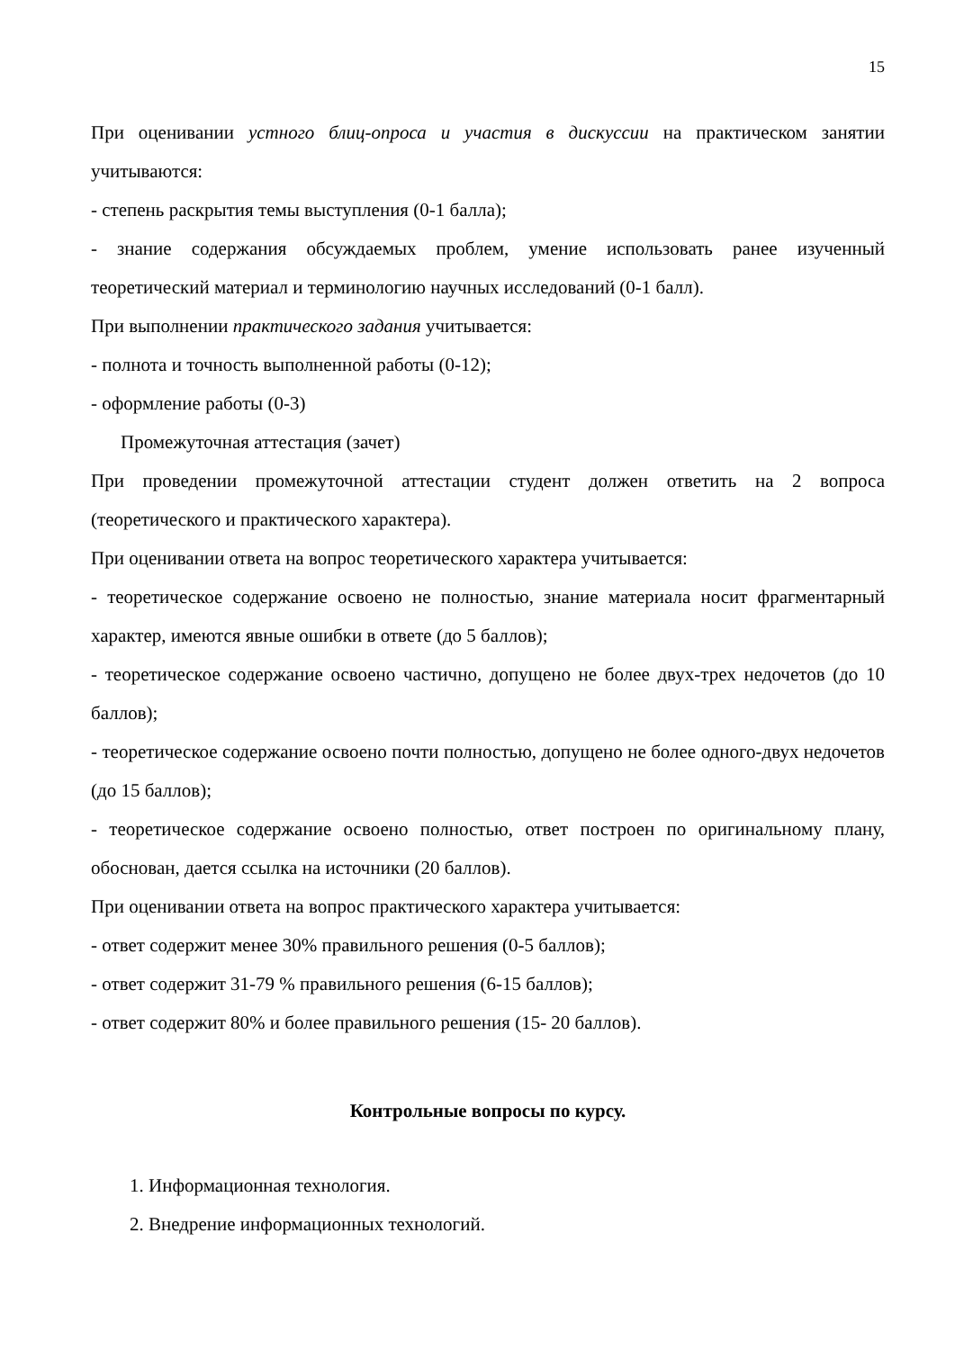15
При оценивании устного блиц-опроса и участия в дискуссии на практическом занятии учитываются:
- степень раскрытия темы выступления (0-1 балла);
- знание содержания обсуждаемых проблем, умение использовать ранее изученный теоретический материал и терминологию научных исследований (0-1 балл).
При выполнении практического задания учитывается:
- полнота и точность выполненной работы (0-12);
- оформление работы (0-3)
Промежуточная аттестация (зачет)
При проведении промежуточной аттестации студент должен ответить на 2 вопроса (теоретического и практического характера).
При оценивании ответа на вопрос теоретического характера учитывается:
- теоретическое содержание освоено не полностью, знание материала носит фрагментарный характер, имеются явные ошибки в ответе (до 5 баллов);
- теоретическое содержание освоено частично, допущено не более двух-трех недочетов (до 10 баллов);
- теоретическое содержание освоено почти полностью, допущено не более одного-двух недочетов (до 15 баллов);
- теоретическое содержание освоено полностью, ответ построен по оригинальному плану, обоснован, дается ссылка на источники (20 баллов).
При оценивании ответа на вопрос практического характера учитывается:
- ответ содержит менее 30% правильного решения (0-5 баллов);
- ответ содержит 31-79 % правильного решения (6-15 баллов);
- ответ содержит 80% и более правильного решения (15- 20 баллов).
Контрольные вопросы по курсу.
1. Информационная технология.
2. Внедрение информационных технологий.